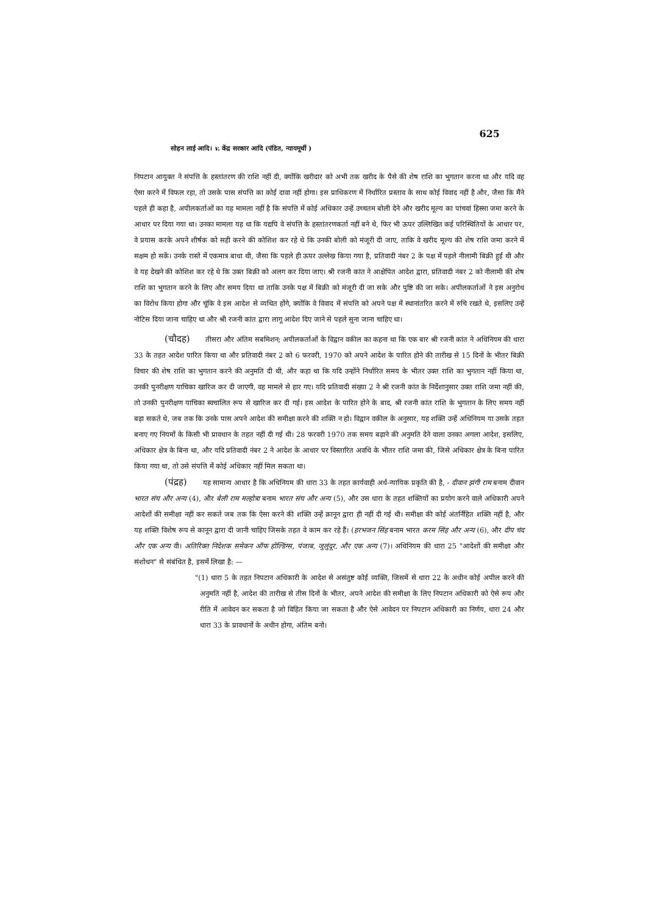625
सोहन लाई आदि। v. केंद्र सरकार आदि (पंडित, न्यायमूर्थी )
निपटान आयुक्त ने संपत्ति के हस्तांतरण की राशि नहीं दी, क्योंकि खरीदार को अभी तक खरीद के पैसे की शेष राशि का भुगतान करना था और यदि वह ऐसा करने में विफल रहा, तो उसके पास संपत्ति का कोई दावा नहीं होगा। इस प्राधिकरण में निर्धारित प्रस्ताव के साथ कोई विवाद नहीं है और, जैसा कि मैंने पहले ही कहा है, अपीलकर्ताओं का यह मामला नहीं है कि संपत्ति में कोई अधिकार उन्हें उच्चतम बोली देने और खरीद मूल्य का पांचवां हिस्सा जमा करने के आधार पर दिया गया था। उनका मामला यह था कि यद्यपि वे संपत्ति के हस्तांतरणकर्ता नहीं बने थे, फिर भी ऊपर उल्लिखित कई परिस्थितियों के आधार पर, वे प्रयास करके अपने शीर्षक को सही करने की कोशिश कर रहे थे कि उनकी बोली को मंजूरी दी जाए, ताकि वे खरीद मूल्य की शेष राशि जमा करने में सक्षम हो सकें। उनके रास्ते में एकमात्र बाधा थी, जैसा कि पहले ही ऊपर उल्लेख किया गया है, प्रतिवादी नंबर 2 के पक्ष में पहले नीलामी बिक्री हुई थी और वे यह देखने की कोशिश कर रहे थे कि उक्त बिक्री को अलग कर दिया जाए। श्री रजनी कांत ने आक्षेपित आदेश द्वारा, प्रतिवादी नंबर 2 को नीलामी की शेष राशि का भुगतान करने के लिए और समय दिया था ताकि उनके पक्ष में बिक्री को मंजूरी दी जा सके और पुष्टि की जा सके। अपीलकर्ताओं ने इस अनुरोध का विरोध किया होगा और चूंकि वे इस आदेश से व्यथित होंगे, क्योंकि वे विवाद में संपत्ति को अपने पक्ष में स्थानांतरित करने में रुचि रखते थे, इसलिए उन्हें नोटिस दिया जाना चाहिए था और श्री रजनी कांत द्वारा लागू आदेश दिए जाने से पहले सुना जाना चाहिए था।
(चौदह) तीसरा और अंतिम सबमिशन; अपीलकर्ताओं के विद्वान वकील का कहना था कि एक बार श्री रजनी कांत ने अधिनियम की धारा 33 के तहत आदेश पारित किया था और प्रतिवादी नंबर 2 को 6 फरवरी, 1970 को अपने आदेश के पारित होने की तारीख से 15 दिनों के भीतर बिक्री विचार की शेष राशि का भुगतान करने की अनुमति दी थी, और कहा था कि यदि उन्होंने निर्धारित समय के भीतर उक्त राशि का भुगतान नहीं किया था, उनकी पुनरीक्षण याचिका खारिज कर दी जाएगी, वह मामले से हार गए। यदि प्रतिवादी संख्या 2 ने श्री रजनी कांत के निर्देशानुसार उक्त राशि जमा नहीं की, तो उनकी पुनरीक्षण याचिका स्वचालित रूप से खारिज कर दी गई। इस आदेश के पारित होने के बाद, श्री रजनी कांत राशि के भुगतान के लिए समय नहीं बढ़ा सकते थे, जब तक कि उनके पास अपने आदेश की समीक्षा करने की शक्ति न हो। विद्वान वकील के अनुसार, यह शक्ति उन्हें अधिनियम या उसके तहत बनाए गए नियमों के किसी भी प्रावधान के तहत नहीं दी गई थी। 28 फरवरी 1970 तक समय बढ़ाने की अनुमति देने वाला उनका अगला आदेश, इसलिए, अधिकार क्षेत्र के बिना था, और यदि प्रतिवादी नंबर 2 ने आदेश के आधार पर विस्तारित अवधि के भीतर राशि जमा की, जिसे अधिकार क्षेत्र के बिना पारित किया गया था, तो उसे संपत्ति में कोई अधिकार नहीं मिल सकता था।
(पंद्रह) यह सामान्य आधार है कि अधिनियम की धारा 33 के तहत कार्यवाही अर्ध-न्यायिक प्रकृति की है, - दीवान झंगी राम बनाम दीवान भारत संघ और अन्य (4), और बेली राम मल्होत्रा बनाम भारत संघ और अन्य (5), और उस धारा के तहत शक्तियों का प्रयोग करने वाले अधिकारी अपने आदेशों की समीक्षा नहीं कर सकते जब तक कि ऐसा करने की शक्ति उन्हें क़ानून द्वारा ही नहीं दी गई थी। समीक्षा की कोई अंतर्निहित शक्ति नहीं है, और यह शक्ति विशेष रूप से कानून द्वारा दी जानी चाहिए जिसके तहत वे काम कर रहे हैं। (हरभजन सिंह बनाम भारत करम सिंह और अन्य (6), और दीप चंद और एक अन्य वी। अतिरिक्त निदेशक समेकन ऑफ होल्डिंग्स, पंजाब, जुलुंदूर, और एक अन्य (7)। अधिनियम की धारा 25 "आदेशों की समीक्षा और संशोधन" से संबंधित है, इसमें लिखा है: —
"(1) धारा 5 के तहत निपटान अधिकारी के आदेश से असंतुष्ट कोई व्यक्ति, जिसमें से धारा 22 के अधीन कोई अपील करने की अनुमति नहीं है, आदेश की तारीख से तीस दिनों के भीतर, अपने आदेश की समीक्षा के लिए निपटान अधिकारी को ऐसे रूप और रीति में आवेदन कर सकता है जो विहित किया जा सकता है और ऐसे आवेदन पर निपटान अधिकारी का निर्णय, धारा 24 और धारा 33 के प्रावधानों के अधीन होगा, अंतिम बनो।